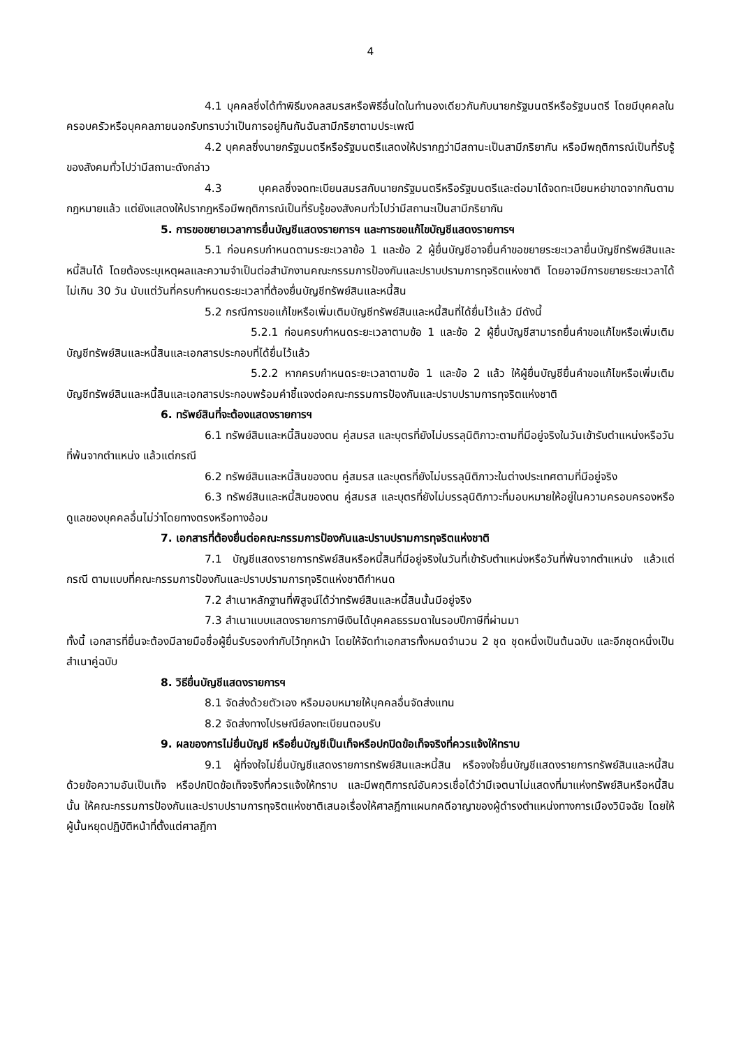4
4.1 บุคคลซึ่งได้ทำพิธีมงคลสมรสหรือพิธีอื่นใดในทำนองเดียวกันกับนายกรัฐมนตรีหรือรัฐมนตรี โดยมีบุคคลในครอบครัวหรือบุคคลภายนอกรับทราบว่าเป็นการอยู่กินกันฉันสามีภริยาตามประเพณี
4.2 บุคคลซึ่งนายกรัฐมนตรีหรือรัฐมนตรีแสดงให้ปรากฏว่ามีสถานะเป็นสามีภริยากัน หรือมีพฤติการณ์เป็นที่รับรู้ของสังคมทั่วไปว่ามีสถานะดังกล่าว
4.3 บุคคลซึ่งจดทะเบียนสมรสกับนายกรัฐมนตรีหรือรัฐมนตรีและต่อมาได้จดทะเบียนหย่าขาดจากกันตามกฎหมายแล้ว แต่ยังแสดงให้ปรากฏหรือมีพฤติการณ์เป็นที่รับรู้ของสังคมทั่วไปว่ามีสถานะเป็นสามีภริยากัน
5. การขอขยายเวลาการยื่นบัญชีแสดงรายการฯ และการขอแก้ไขบัญชีแสดงรายการฯ
5.1 ก่อนครบกำหนดตามระยะเวลาข้อ 1 และข้อ 2 ผู้ยื่นบัญชีอาจยื่นคำขอขยายระยะเวลายื่นบัญชีทรัพย์สินและหนี้สินได้ โดยต้องระบุเหตุผลและความจำเป็นต่อสำนักงานคณะกรรมการป้องกันและปราบปรามการทุจริตแห่งชาติ โดยอาจมีการขยายระยะเวลาได้ไม่เกิน 30 วัน นับแต่วันที่ครบกำหนดระยะเวลาที่ต้องยื่นบัญชีทรัพย์สินและหนี้สิน
5.2 กรณีการขอแก้ไขหรือเพิ่มเติมบัญชีทรัพย์สินและหนี้สินที่ได้ยื่นไว้แล้ว มีดังนี้
5.2.1 ก่อนครบกำหนดระยะเวลาตามข้อ 1 และข้อ 2 ผู้ยื่นบัญชีสามารถยื่นคำขอแก้ไขหรือเพิ่มเติมบัญชีทรัพย์สินและหนี้สินและเอกสารประกอบที่ได้ยื่นไว้แล้ว
5.2.2 หากครบกำหนดระยะเวลาตามข้อ 1 และข้อ 2 แล้ว ให้ผู้ยื่นบัญชียื่นคำขอแก้ไขหรือเพิ่มเติมบัญชีทรัพย์สินและหนี้สินและเอกสารประกอบพร้อมคำชี้แจงต่อคณะกรรมการป้องกันและปราบปรามการทุจริตแห่งชาติ
6. ทรัพย์สินที่จะต้องแสดงรายการฯ
6.1 ทรัพย์สินและหนี้สินของตน คู่สมรส และบุตรที่ยังไม่บรรลุนิติภาวะตามที่มีอยู่จริงในวันเข้ารับตำแหน่งหรือวันที่พ้นจากตำแหน่ง แล้วแต่กรณี
6.2 ทรัพย์สินและหนี้สินของตน คู่สมรส และบุตรที่ยังไม่บรรลุนิติภาวะในต่างประเทศตามที่มีอยู่จริง
6.3 ทรัพย์สินและหนี้สินของตน คู่สมรส และบุตรที่ยังไม่บรรลุนิติภาวะที่มอบหมายให้อยู่ในความครอบครองหรือดูแลของบุคคลอื่นไม่ว่าโดยทางตรงหรือทางอ้อม
7. เอกสารที่ต้องยื่นต่อคณะกรรมการป้องกันและปราบปรามการทุจริตแห่งชาติ
7.1 บัญชีแสดงรายการทรัพย์สินหรือหนี้สินที่มีอยู่จริงในวันที่เข้ารับตำแหน่งหรือวันที่พ้นจากตำแหน่ง แล้วแต่กรณี ตามแบบที่คณะกรรมการป้องกันและปราบปรามการทุจริตแห่งชาติกำหนด
7.2 สำเนาหลักฐานที่พิสูจน์ได้ว่าทรัพย์สินและหนี้สินนั้นมีอยู่จริง
7.3 สำเนาแบบแสดงรายการภาษีเงินได้บุคคลธรรมดาในรอบปีภาษีที่ผ่านมา
ทั้งนี้ เอกสารที่ยื่นจะต้องมีลายมือชื่อผู้ยื่นรับรองกำกับไว้ทุกหน้า โดยให้จัดทำเอกสารทั้งหมดจำนวน 2 ชุด ชุดหนึ่งเป็นต้นฉบับ และอีกชุดหนึ่งเป็นสำเนาคู่ฉบับ
8. วิธียื่นบัญชีแสดงรายการฯ
8.1 จัดส่งด้วยตัวเอง หรือมอบหมายให้บุคคลอื่นจัดส่งแทน
8.2 จัดส่งทางไปรษณีย์ลงทะเบียนตอบรับ
9. ผลของการไม่ยื่นบัญชี หรือยื่นบัญชีเป็นเท็จหรือปกปิดข้อเท็จจริงที่ควรแจ้งให้ทราบ
9.1 ผู้ที่จงใจไม่ยื่นบัญชีแสดงรายการทรัพย์สินและหนี้สิน หรือจงใจยื่นบัญชีแสดงรายการทรัพย์สินและหนี้สินด้วยข้อความอันเป็นเท็จ หรือปกปิดข้อเท็จจริงที่ควรแจ้งให้ทราบ และมีพฤติการณ์อันควรเชื่อได้ว่ามีเจตนาไม่แสดงที่มาแห่งทรัพย์สินหรือหนี้สินนั้น ให้คณะกรรมการป้องกันและปราบปรามการทุจริตแห่งชาติเสนอเรื่องให้ศาลฎีกาแผนกคดีอาญาของผู้ดำรงตำแหน่งทางการเมืองวินิจฉัย โดยให้ผู้นั้นหยุดปฏิบัติหน้าที่ตั้งแต่ศาลฎีกา